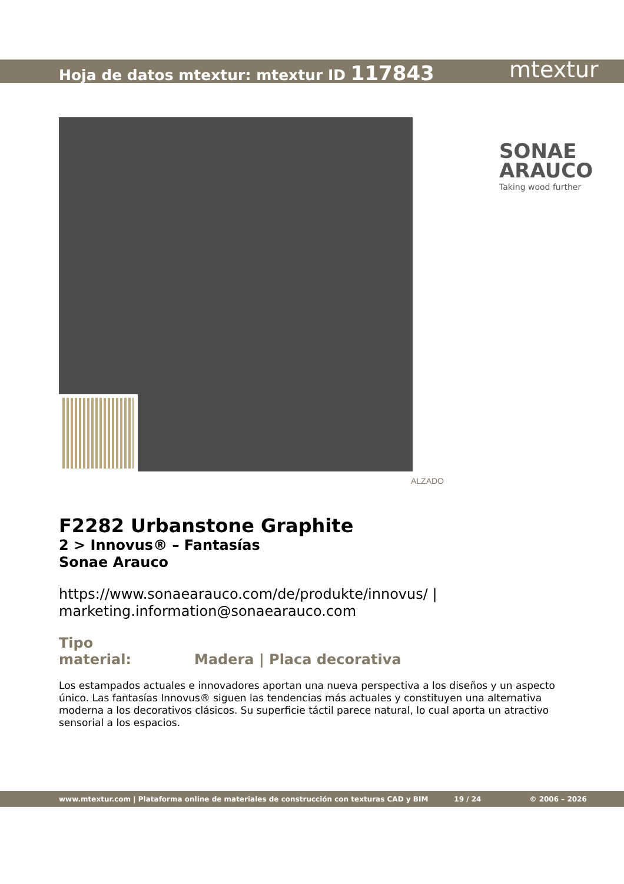Hoja de datos mtextur: mtextur ID 117843 mtextur
SONAE
ARAUCO
Taking wood further
ALZADO
F2282 Urbanstone Graphite
2 > Innovus® – Fantasías
Sonae Arauco
https://www.sonaearauco.com/de/produkte/innovus/ | marketing.information@sonaearauco.com
Tipo
material:
Madera | Placa decorativa
Los estampados actuales e innovadores aportan una nueva perspectiva a los diseños y un aspecto único. Las fantasías Innovus® siguen las tendencias más actuales y constituyen una alternativa moderna a los decorativos clásicos. Su superficie táctil parece natural, lo cual aporta un atractivo sensorial a los espacios.
www.mtextur.com | Plataforma online de materiales de construcción con texturas CAD y BIM 19 / 24 © 2006 – 2026